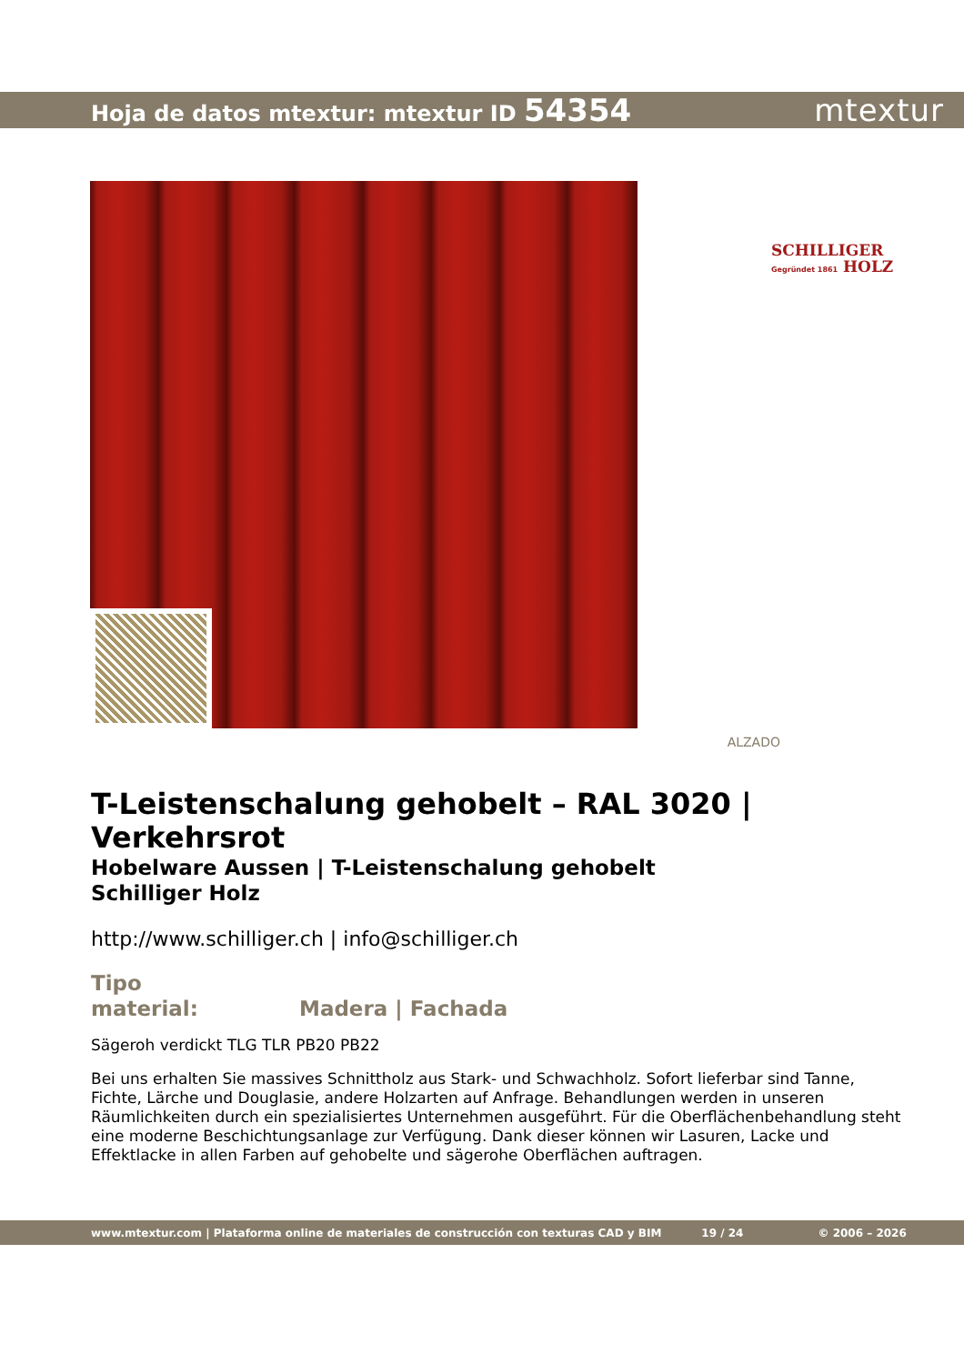Hoja de datos mtextur: mtextur ID 54354 mtextur
SCHILLIGER
Gegründet 1861 HOLZ
ALZADO
T-Leistenschalung gehobelt – RAL 3020 | Verkehrsrot
Hobelware Aussen | T-Leistenschalung gehobelt
Schilliger Holz
http://www.schilliger.ch | info@schilliger.ch
Tipo
material:
Madera | Fachada
Sägeroh verdickt TLG TLR PB20 PB22
Bei uns erhalten Sie massives Schnittholz aus Stark- und Schwachholz. Sofort lieferbar sind Tanne, Fichte, Lärche und Douglasie, andere Holzarten auf Anfrage. Behandlungen werden in unseren Räumlichkeiten durch ein spezialisiertes Unternehmen ausgeführt. Für die Oberflächenbehandlung steht eine moderne Beschichtungsanlage zur Verfügung. Dank dieser können wir Lasuren, Lacke und Effektlacke in allen Farben auf gehobelte und sägerohe Oberflächen auftragen.
www.mtextur.com | Plataforma online de materiales de construcción con texturas CAD y BIM 19 / 24 © 2006 – 2026